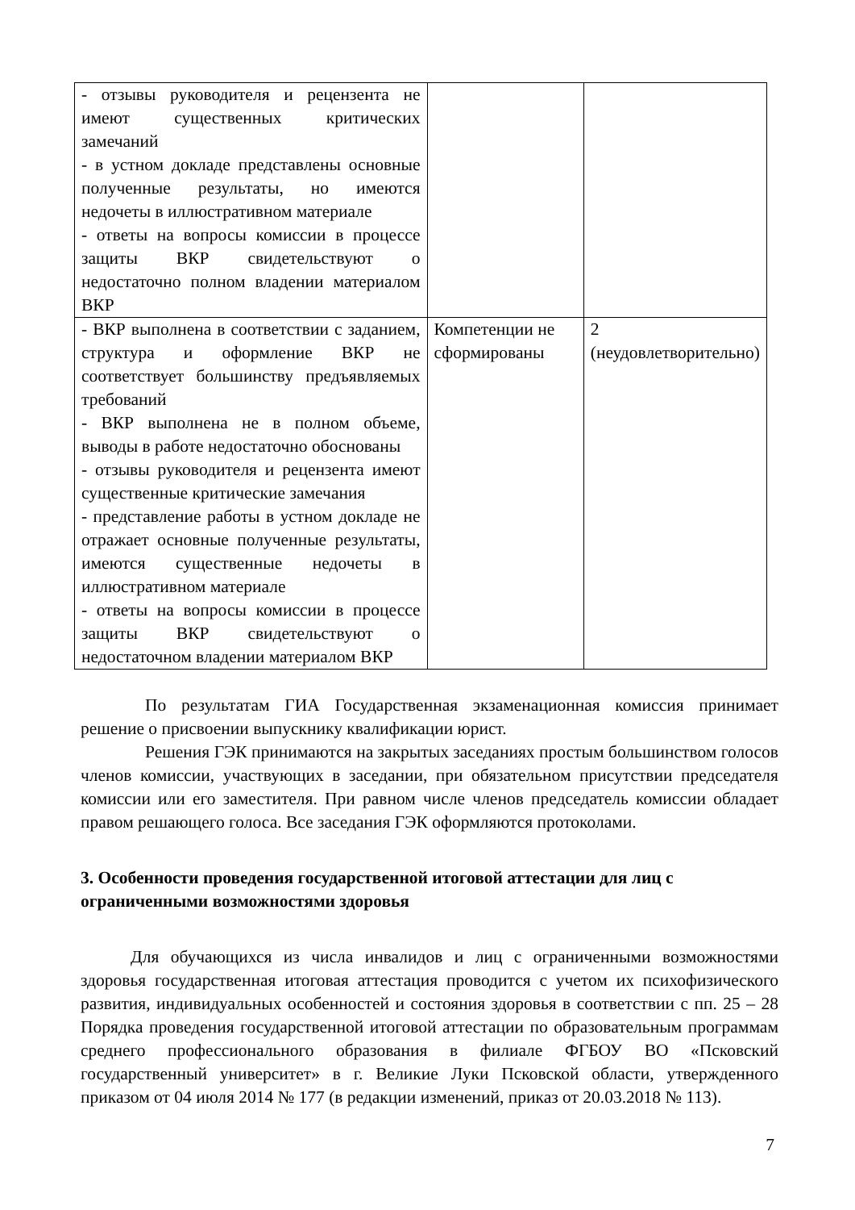| - отзывы руководителя и рецензента не имеют существенных критических замечаний - в устном докладе представлены основные полученные результаты, но имеются недочеты в иллюстративном материале - ответы на вопросы комиссии в процессе защиты ВКР свидетельствуют о недостаточно полном владении материалом ВКР | | |
| - ВКР выполнена в соответствии с заданием, структура и оформление ВКР не соответствует большинству предъявляемых требований - ВКР выполнена не в полном объеме, выводы в работе недостаточно обоснованы - отзывы руководителя и рецензента имеют существенные критические замечания - представление работы в устном докладе не отражает основные полученные результаты, имеются существенные недочеты в иллюстративном материале - ответы на вопросы комиссии в процессе защиты ВКР свидетельствуют о недостаточном владении материалом ВКР | Компетенции не сформированы | 2 (неудовлетворительно) |
По результатам ГИА Государственная экзаменационная комиссия принимает решение о присвоении выпускнику квалификации юрист.
Решения ГЭК принимаются на закрытых заседаниях простым большинством голосов членов комиссии, участвующих в заседании, при обязательном присутствии председателя комиссии или его заместителя. При равном числе членов председатель комиссии обладает правом решающего голоса. Все заседания ГЭК оформляются протоколами.
3. Особенности проведения государственной итоговой аттестации для лиц с ограниченными возможностями здоровья
Для обучающихся из числа инвалидов и лиц с ограниченными возможностями здоровья государственная итоговая аттестация проводится с учетом их психофизического развития, индивидуальных особенностей и состояния здоровья в соответствии с пп. 25 – 28 Порядка проведения государственной итоговой аттестации по образовательным программам среднего профессионального образования в филиале ФГБОУ ВО «Псковский государственный университет» в г. Великие Луки Псковской области, утвержденного приказом от 04 июля 2014 № 177 (в редакции изменений, приказ от 20.03.2018 № 113).
7